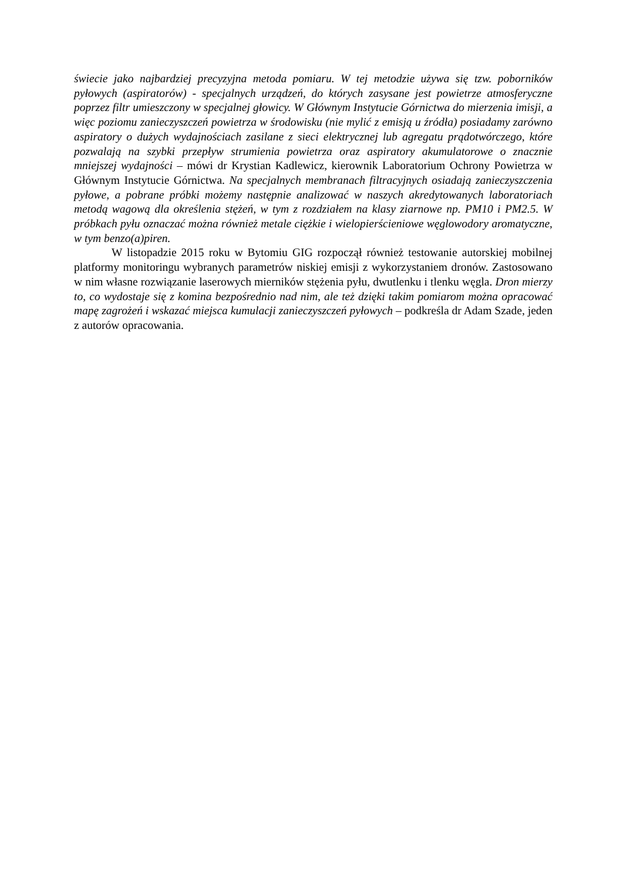świecie jako najbardziej precyzyjna metoda pomiaru. W tej metodzie używa się tzw. poborników pyłowych (aspiratorów) - specjalnych urządzeń, do których zasysane jest powietrze atmosferyczne poprzez filtr umieszczony w specjalnej głowicy. W Głównym Instytucie Górnictwa do mierzenia imisji, a więc poziomu zanieczyszczeń powietrza w środowisku (nie mylić z emisją u źródła) posiadamy zarówno aspiratory o dużych wydajnościach zasilane z sieci elektrycznej lub agregatu prądotwórczego, które pozwalają na szybki przepływ strumienia powietrza oraz aspiratory akumulatorowe o znacznie mniejszej wydajności – mówi dr Krystian Kadlewicz, kierownik Laboratorium Ochrony Powietrza w Głównym Instytucie Górnictwa. Na specjalnych membranach filtracyjnych osiadają zanieczyszczenia pyłowe, a pobrane próbki możemy następnie analizować w naszych akredytowanych laboratoriach metodą wagową dla określenia stężeń, w tym z rozdziałem na klasy ziarnowe np. PM10 i PM2.5. W próbkach pyłu oznaczać można również metale ciężkie i wielopierścieniowe węglowodory aromatyczne, w tym benzo(a)piren.
W listopadzie 2015 roku w Bytomiu GIG rozpoczął również testowanie autorskiej mobilnej platformy monitoringu wybranych parametrów niskiej emisji z wykorzystaniem dronów. Zastosowano w nim własne rozwiązanie laserowych mierników stężenia pyłu, dwutlenku i tlenku węgla. Dron mierzy to, co wydostaje się z komina bezpośrednio nad nim, ale też dzięki takim pomiarom można opracować mapę zagrożeń i wskazać miejsca kumulacji zanieczyszczeń pyłowych – podkreśla dr Adam Szade, jeden z autorów opracowania.